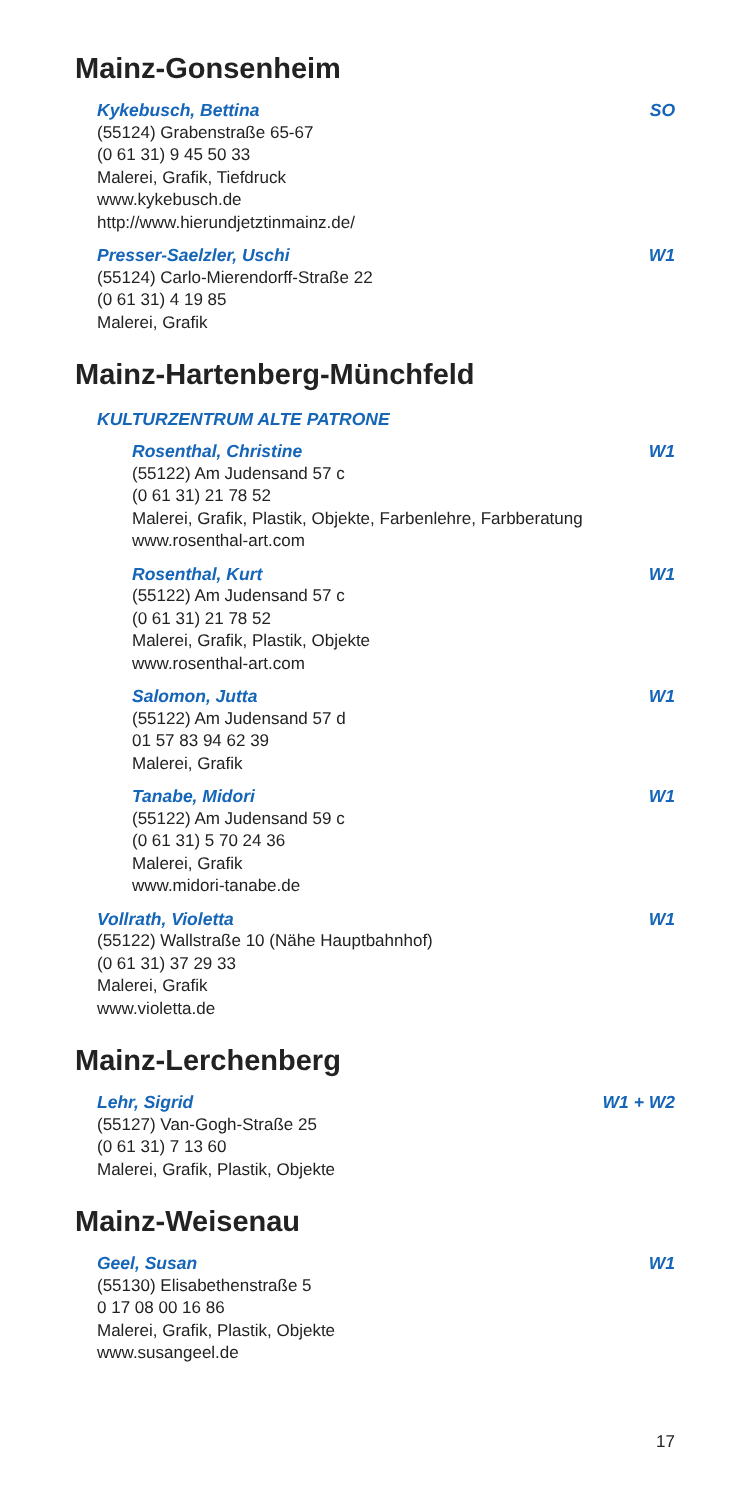Mainz-Gonsenheim
Kykebusch, Bettina SO
(55124) Grabenstraße 65-67
(0 61 31) 9 45 50 33
Malerei, Grafik, Tiefdruck
www.kykebusch.de
http://www.hierundjetztinmainz.de/
Presser-Saelzler, Uschi W1
(55124) Carlo-Mierendorff-Straße 22
(0 61 31) 4 19 85
Malerei, Grafik
Mainz-Hartenberg-Münchfeld
KULTURZENTRUM ALTE PATRONE
Rosenthal, Christine W1
(55122) Am Judensand 57 c
(0 61 31) 21 78 52
Malerei, Grafik, Plastik, Objekte, Farbenlehre, Farbberatung
www.rosenthal-art.com
Rosenthal, Kurt W1
(55122) Am Judensand 57 c
(0 61 31) 21 78 52
Malerei, Grafik, Plastik, Objekte
www.rosenthal-art.com
Salomon, Jutta W1
(55122) Am Judensand 57 d
01 57 83 94 62 39
Malerei, Grafik
Tanabe, Midori W1
(55122) Am Judensand 59 c
(0 61 31) 5 70 24 36
Malerei, Grafik
www.midori-tanabe.de
Vollrath, Violetta W1
(55122) Wallstraße 10 (Nähe Hauptbahnhof)
(0 61 31) 37 29 33
Malerei, Grafik
www.violetta.de
Mainz-Lerchenberg
Lehr, Sigrid W1 + W2
(55127) Van-Gogh-Straße 25
(0 61 31) 7 13 60
Malerei, Grafik, Plastik, Objekte
Mainz-Weisenau
Geel, Susan W1
(55130) Elisabethenstraße 5
0 17 08 00 16 86
Malerei, Grafik, Plastik, Objekte
www.susangeel.de
17